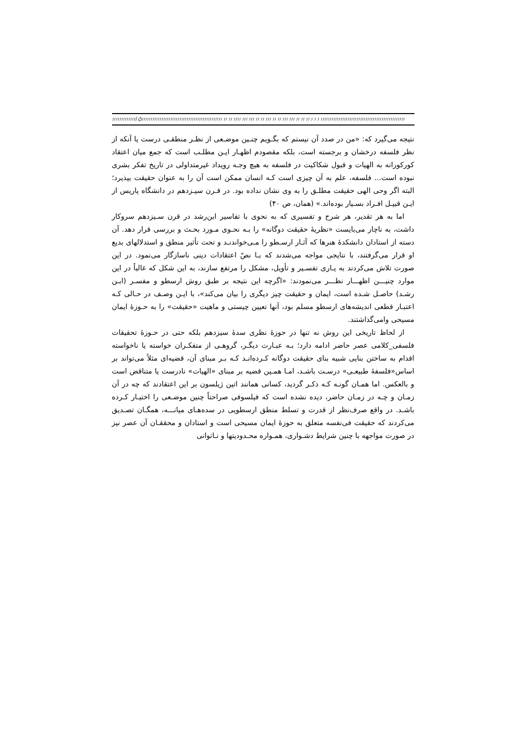!!!!!!!!!!!!!Ï Ô!!!!!!!!!!!!!!!!!!!!!!!!!!!!!!!!!!!!!!!!!!!!! !! !! !!!! !!! !!! !! !! !!! !! !! !!! !!! !! !! !! ! ! ! !!!!!!!!!!!!!!!!!!!!!!!!!!!!!!!!!!!!!!!!!!!!!!!
نتیجه می‌گیرد که: «من در صدد آن نیستم که بگـویم چنـین موضـعی از نظـر منطقـی درست یا آنکه از نظر فلسفه درخشان و برجسته است، بلکه مقصودم اظهـار ایـن مطلـب است که جمع میان اعتقاد کورکورانه به الهیات و قبول شکاکیت در فلسفه به هیچ وجـه رویداد غیرمتداولی در تاریخ تفکر بشری نبوده است... فلسفه، علم به آن چیزی است کـه انسان ممکن است آن را به عنوان حقیقت بپذیرد؛ البته اگر وحی الهی حقیقت مطلـق را به وی نشان نداده بود. در قـرن سیـزدهم در دانشگاه پاریس از ایـن قبیـل افـراد بسـیار بوده‌اند.» (همان، ص ۴۰)
اما به هر تقدیر، هر شرح و تفسیری که به نحوی با تفاسیر ابن‌رشد در قرن سـیزدهم سروکار داشت، به ناچار می‌بایست «نظریهٔ حقیقت دوگانه» را بـه نحـوی مـورد بحـث و بررسی قرار دهد. آن دسته از استادان دانشکدهٔ هنرها که آثـار ارسـطو را مـی‌خواندنـد و تحت تأثیر منطق و استدلالهای بدیع او قرار می‌گرفتند، با نتایجی مواجه می‌شدند که بـا نصّ اعتقادات دینی ناسازگار می‌نمود. در این صورت تلاش می‌کردند به یـاری تفسـیر و تأویل، مشکل را مرتفع سازند، به این شکل که غالباً در این موارد چنیـــن اظهـــار نظـــر می‌نمودند: «اگرچه این نتیجه بر طبق روش ارسطو و مفسـر (ابـن رشـد) حاصـل شـده است، ایمان و حقیقت چیز دیگری را بیان می‌کند»، با ایـن وصـف در حـالی کـه اعتبـار قطعی اندیشه‌های ارسطو مسلم بود، آنها تعیین چیستی و ماهیت «حقیقت» را به حـوزهٔ ایمان مسیحی وامی‌گذاشتند.
از لحاظ تاریخی این روش نه تنها در حوزهٔ نظری سدهٔ سیزدهم بلکه حتی در حـوزهٔ تحقیقات فلسفی_کلامی عصر حاضر ادامه دارد؛ بـه عبـارت دیگـر، گروهـی از متفکـران خواسته یا ناخواسته اقدام به ساختن بنایی شبیه بنای حقیقت دوگانه کـرده‌انـد کـه بـر مبنای آن، قضیه‌ای مثلاً می‌تواند بر اساس«فلسفهٔ طبیعـی» درسـت باشـد، امـا همـین قضیه بر مبنای «الهیات» نادرست یا متناقض است و بالعکس. اما همـان گونـه کـه ذکـر گردید، کسانی همانند اتین ژیلسون بر این اعتقادند که چه در آن زمـان و چـه در زمـان حاضر، دیده نشده است که فیلسوفی صراحتاً چنین موضـعی را اختیـار کـرده باشـد. در واقع صرف‌نظر از قدرت و تسلط منطق ارسطویی در سده‌هـای میانـــه، همگـان تصـدیق می‌کردند که حقیقت فی‌نفسه متعلق به حوزهٔ ایمان مسیحی است و استادان و محققـان آن عصر نیز در صورت مواجهه با چنین شرایط دشـواری، همـواره محـدودیتها و نـاتوانی